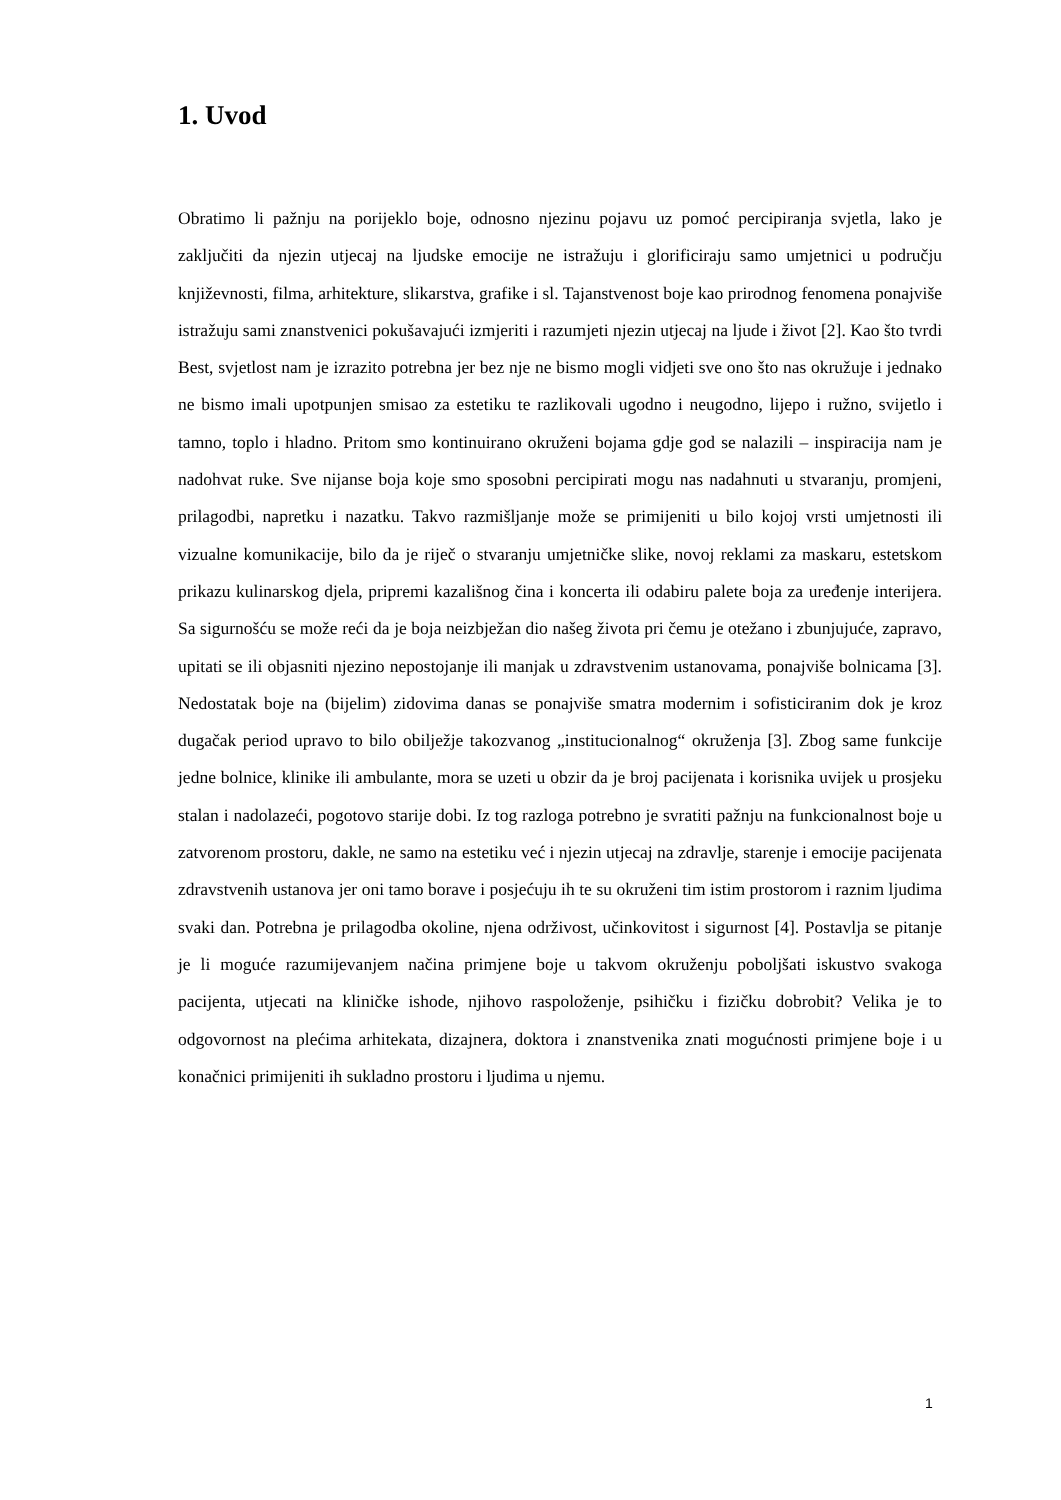1. Uvod
Obratimo li pažnju na porijeklo boje, odnosno njezinu pojavu uz pomoć percipiranja svjetla, lako je zaključiti da njezin utjecaj na ljudske emocije ne istražuju i glorificiraju samo umjetnici u području književnosti, filma, arhitekture, slikarstva, grafike i sl. Tajanstvenost boje kao prirodnog fenomena ponajviše istražuju sami znanstvenici pokušavajući izmjeriti i razumjeti njezin utjecaj na ljude i život [2]. Kao što tvrdi Best, svjetlost nam je izrazito potrebna jer bez nje ne bismo mogli vidjeti sve ono što nas okružuje i jednako ne bismo imali upotpunjen smisao za estetiku te razlikovali ugodno i neugodno, lijepo i ružno, svijetlo i tamno, toplo i hladno. Pritom smo kontinuirano okruženi bojama gdje god se nalazili – inspiracija nam je nadohvat ruke. Sve nijanse boja koje smo sposobni percipirati mogu nas nadahnuti u stvaranju, promjeni, prilagodbi, napretku i nazatku. Takvo razmišljanje može se primijeniti u bilo kojoj vrsti umjetnosti ili vizualne komunikacije, bilo da je riječ o stvaranju umjetničke slike, novoj reklami za maskaru, estetskom prikazu kulinarskog djela, pripremi kazališnog čina i koncerta ili odabiru palete boja za uređenje interijera. Sa sigurnošću se može reći da je boja neizbježan dio našeg života pri čemu je otežano i zbunjujuće, zapravo, upitati se ili objasniti njezino nepostojanje ili manjak u zdravstvenim ustanovama, ponajviše bolnicama [3]. Nedostatak boje na (bijelim) zidovima danas se ponajviše smatra modernim i sofisticiranim dok je kroz dugačak period upravo to bilo obilježje takozvanog „institucionalnog“ okruženja [3]. Zbog same funkcije jedne bolnice, klinike ili ambulante, mora se uzeti u obzir da je broj pacijenata i korisnika uvijek u prosjeku stalan i nadolazeći, pogotovo starije dobi. Iz tog razloga potrebno je svratiti pažnju na funkcionalnost boje u zatvorenom prostoru, dakle, ne samo na estetiku već i njezin utjecaj na zdravlje, starenje i emocije pacijenata zdravstvenih ustanova jer oni tamo borave i posjećuju ih te su okruženi tim istim prostorom i raznim ljudima svaki dan. Potrebna je prilagodba okoline, njena održivost, učinkovitost i sigurnost [4]. Postavlja se pitanje je li moguće razumijevanjem načina primjene boje u takvom okruženju poboljšati iskustvo svakoga pacijenta, utjecati na kliničke ishode, njihovo raspoloženje, psihičku i fizičku dobrobit? Velika je to odgovornost na plećima arhitekata, dizajnera, doktora i znanstvenika znati mogućnosti primjene boje i u konačnici primijeniti ih sukladno prostoru i ljudima u njemu.
1